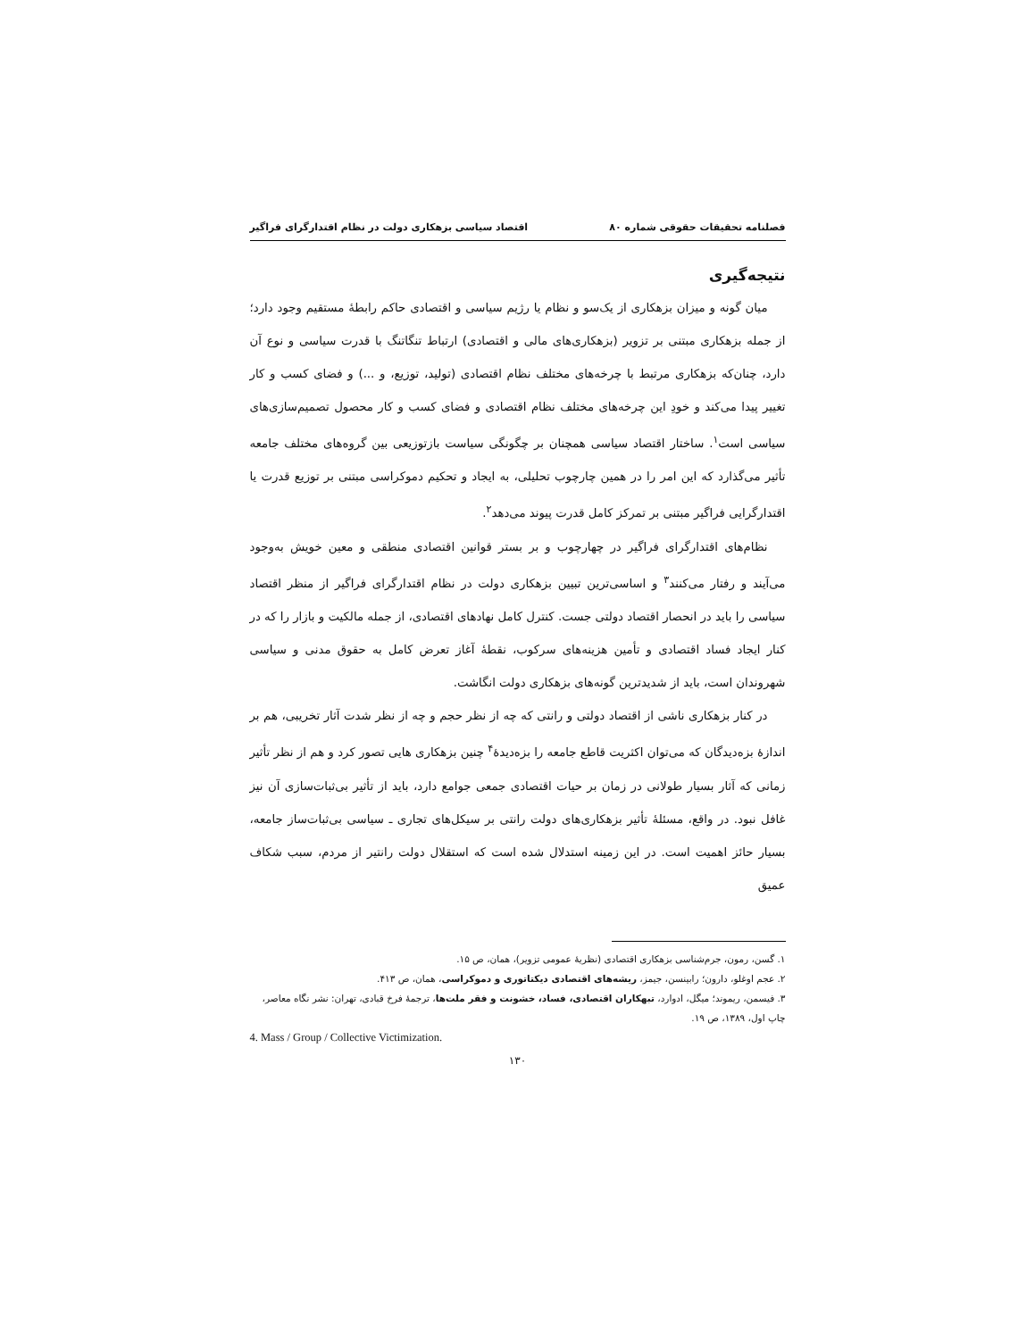فصلنامه تحقیقات حقوقی شماره ۸۰ اقتصاد سیاسی بزهکاری دولت در نظام اقتدارگرای فراگیر
نتیجه‌گیری
میان گونه و میزان بزهکاری از یک‌سو و نظام یا رژیم سیاسی و اقتصادی حاکم رابطهٔ مستقیم وجود دارد؛ از جمله بزهکاری مبتنی بر تزویر (بزهکاری‌های مالی و اقتصادی) ارتباط تنگاتنگ با قدرت سیاسی و نوع آن دارد، چنان‌که بزهکاری مرتبط با چرخه‌های مختلف نظام اقتصادی (تولید، توزیع، و ...) و فضای کسب و کار تغییر پیدا می‌کند و خودِ این چرخه‌های مختلف نظام اقتصادی و فضای کسب و کار محصول تصمیم‌سازی‌های سیاسی است<sup>۱</sup>. ساختار اقتصاد سیاسی همچنان بر چگونگی سیاست بازتوزیعی بین گروه‌های مختلف جامعه تأثیر می‌گذارد که این امر را در همین چارچوب تحلیلی، به ایجاد و تحکیم دموکراسی مبتنی بر توزیع قدرت یا اقتدارگرایی فراگیر مبتنی بر تمرکز کامل قدرت پیوند می‌دهد<sup>۲</sup>.
نظام‌های اقتدارگرای فراگیر در چهارچوب و بر بستر قوانین اقتصادی منطقی و معین خویش به‌وجود می‌آیند و رفتار می‌کنند<sup>۳</sup> و اساسی‌ترین تبیین بزهکاری دولت در نظام اقتدارگرای فراگیر از منظر اقتصاد سیاسی را باید در انحصار اقتصاد دولتی جست. کنترل کامل نهادهای اقتصادی، از جمله مالکیت و بازار را که در کنار ایجاد فساد اقتصادی و تأمین هزینه‌های سرکوب، نقطهٔ آغاز تعرض کامل به حقوق مدنی و سیاسی شهروندان است، باید از شدیدترین گونه‌های بزهکاری دولت انگاشت.
در کنار بزهکاری ناشی از اقتصاد دولتی و رانتی که چه از نظر حجم و چه از نظر شدت آثار تخریبی، هم بر اندازهٔ بزه‌دیدگان که می‌توان اکثریت قاطع جامعه را بزه‌دیدهٔ<sup>۴</sup> چنین بزهکاری هایی تصور کرد و هم از نظر تأثیر زمانی که آثار بسیار طولانی در زمان بر حیات اقتصادی جمعی جوامع دارد، باید از تأثیر بی‌ثبات‌سازی آن نیز غافل نبود. در واقع، مسئلهٔ تأثیر بزهکاری‌های دولت رانتی بر سیکل‌های تجاری ـ سیاسی بی‌ثبات‌ساز جامعه، بسیار حائز اهمیت است. در این زمینه استدلال شده است که استقلال دولت رانتیر از مردم، سبب شکاف عمیق
۱. گسن، رمون، جرم‌شناسی بزهکاری اقتصادی (نظریهٔ عمومی تزویر)، همان، ص ۱۵.
۲. عجم اوغلو، دارون؛ رابینسن، جیمز، ریشه‌های اقتصادی دیکتاتوری و دموکراسی، همان، ص ۴۱۳.
۳. فیسمن، ریموند؛ میگل، ادوارد، تبهکاران اقتصادی، فساد، خشونت و فقر ملت‌ها، ترجمهٔ فرخ قبادی، تهران: نشر نگاه معاصر، چاپ اول، ۱۳۸۹، ص ۱۹.
4. Mass / Group / Collective Victimization.
۱۳۰